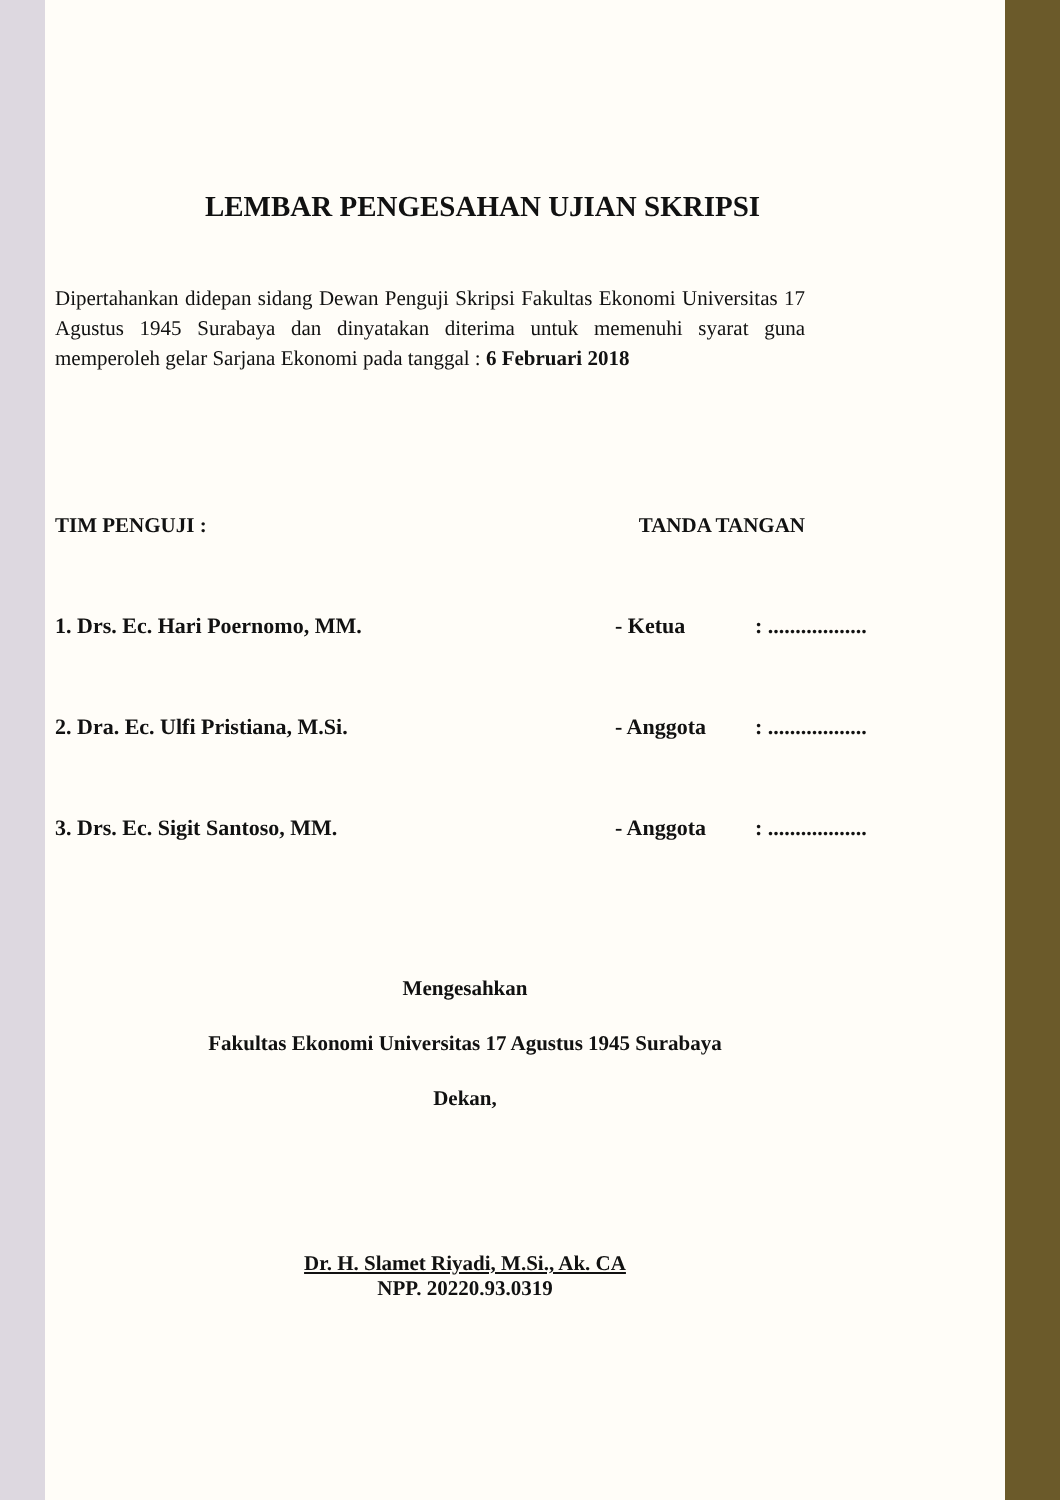LEMBAR PENGESAHAN UJIAN SKRIPSI
Dipertahankan didepan sidang Dewan Penguji Skripsi Fakultas Ekonomi Universitas 17 Agustus 1945 Surabaya dan dinyatakan diterima untuk memenuhi syarat guna memperoleh gelar Sarjana Ekonomi pada tanggal : 6 Februari 2018
TIM PENGUJI : TANDA TANGAN
1. Drs. Ec. Hari Poernomo, MM. - Ketua: ..................
2. Dra. Ec. Ulfi Pristiana, M.Si. - Anggota: ..................
3. Drs. Ec. Sigit Santoso, MM. - Anggota: ..................
Mengesahkan
Fakultas Ekonomi Universitas 17 Agustus 1945 Surabaya
Dekan,
Dr. H. Slamet Riyadi, M.Si., Ak. CA
NPP. 20220.93.0319